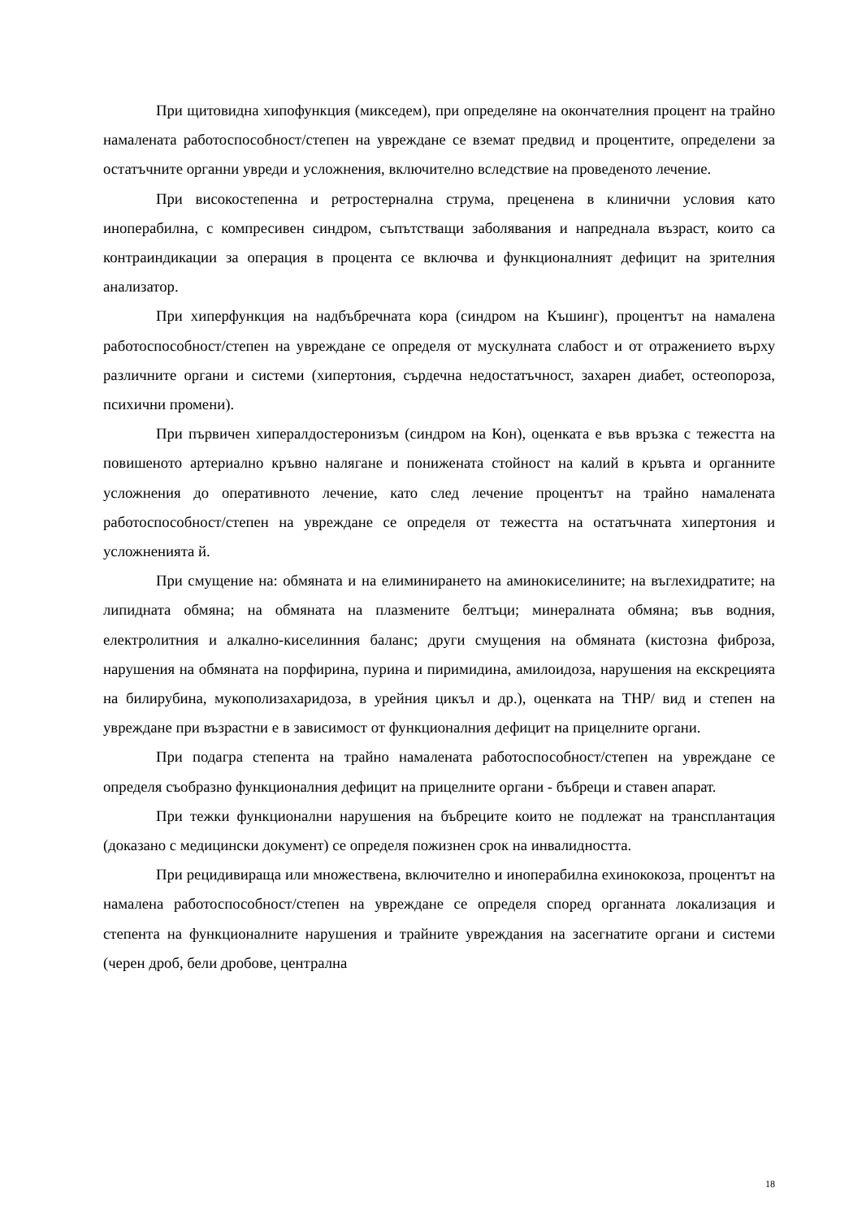При щитовидна хипофункция (микседем), при определяне на окончателния процент на трайно намалената работоспособност/степен на увреждане се вземат предвид и процентите, определени за остатъчните органни увреди и усложнения, включително вследствие на проведеното лечение.
При високостепенна и ретростернална струма, преценена в клинични условия като иноперабилна, с компресивен синдром, съпътстващи заболявания и напреднала възраст, които са контраиндикации за операция в процента се включва и функционалният дефицит на зрителния анализатор.
При хиперфункция на надбъбречната кора (синдром на Къшинг), процентът на намалена работоспособност/степен на увреждане се определя от мускулната слабост и от отражението върху различните органи и системи (хипертония, сърдечна недостатъчност, захарен диабет, остеопороза, психични промени).
При първичен хипералдостеронизъм (синдром на Кон), оценката е във връзка с тежестта на повишеното артериално кръвно налягане и понижената стойност на калий в кръвта и органните усложнения до оперативното лечение, като след лечение процентът на трайно намалената работоспособност/степен на увреждане се определя от тежестта на остатъчната хипертония и усложненията й.
При смущение на: обмяната и на елиминирането на аминокиселините; на въглехидратите; на липидната обмяна; на обмяната на плазмените белтъци; минералната обмяна; във водния, електролитния и алкално-киселинния баланс; други смущения на обмяната (кистозна фиброза, нарушения на обмяната на порфирина, пурина и пиримидина, амилоидоза, нарушения на екскрецията на билирубина, мукополизахаридоза, в урейния цикъл и др.), оценката на ТНР/ вид и степен на увреждане при възрастни е в зависимост от функционалния дефицит на прицелните органи.
При подагра степента на трайно намалената работоспособност/степен на увреждане се определя съобразно функционалния дефицит на прицелните органи - бъбреци и ставен апарат.
При тежки функционални нарушения на бъбреците които не подлежат на трансплантация (доказано с медицински документ) се определя пожизнен срок на инвалидността.
При рецидивираща или множествена, включително и иноперабилна ехинококоза, процентът на намалена работоспособност/степен на увреждане се определя според органната локализация и степента на функционалните нарушения и трайните увреждания на засегнатите органи и системи (черен дроб, бели дробове, централна
18